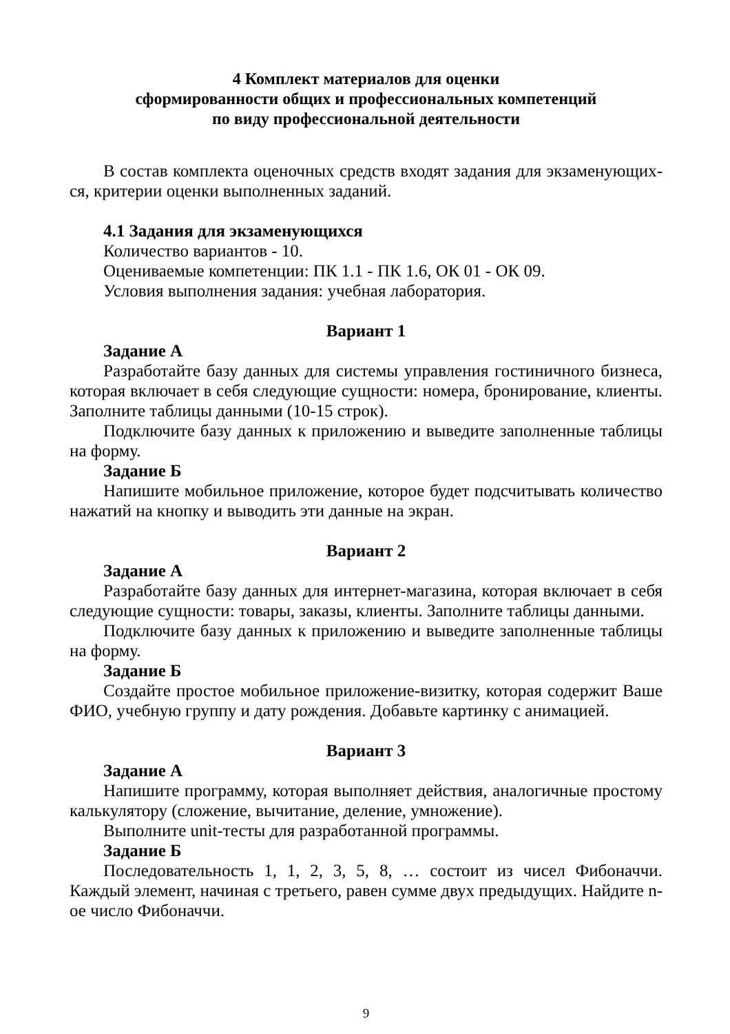4 Комплект материалов для оценки
сформированности общих и профессиональных компетенций
по виду профессиональной деятельности
В состав комплекта оценочных средств входят задания для экзаменующих-ся, критерии оценки выполненных заданий.
4.1 Задания для экзаменующихся
Количество вариантов - 10.
Оцениваемые компетенции: ПК 1.1 - ПК 1.6, ОК 01 - ОК 09.
Условия выполнения задания: учебная лаборатория.
Вариант 1
Задание А
Разработайте базу данных для системы управления гостиничного бизнеса, которая включает в себя следующие сущности: номера, бронирование, клиенты. Заполните таблицы данными (10-15 строк).
Подключите базу данных к приложению и выведите заполненные таблицы на форму.
Задание Б
Напишите мобильное приложение, которое будет подсчитывать количество нажатий на кнопку и выводить эти данные на экран.
Вариант 2
Задание А
Разработайте базу данных для интернет-магазина, которая включает в себя следующие сущности: товары, заказы, клиенты. Заполните таблицы данными.
Подключите базу данных к приложению и выведите заполненные таблицы на форму.
Задание Б
Создайте простое мобильное приложение-визитку, которая содержит Ваше ФИО, учебную группу и дату рождения. Добавьте картинку с анимацией.
Вариант 3
Задание А
Напишите программу, которая выполняет действия, аналогичные простому калькулятору (сложение, вычитание, деление, умножение).
Выполните unit-тесты для разработанной программы.
Задание Б
Последовательность 1, 1, 2, 3, 5, 8, … состоит из чисел Фибоначчи. Каждый элемент, начиная с третьего, равен сумме двух предыдущих. Найдите n-ое число Фибоначчи.
9